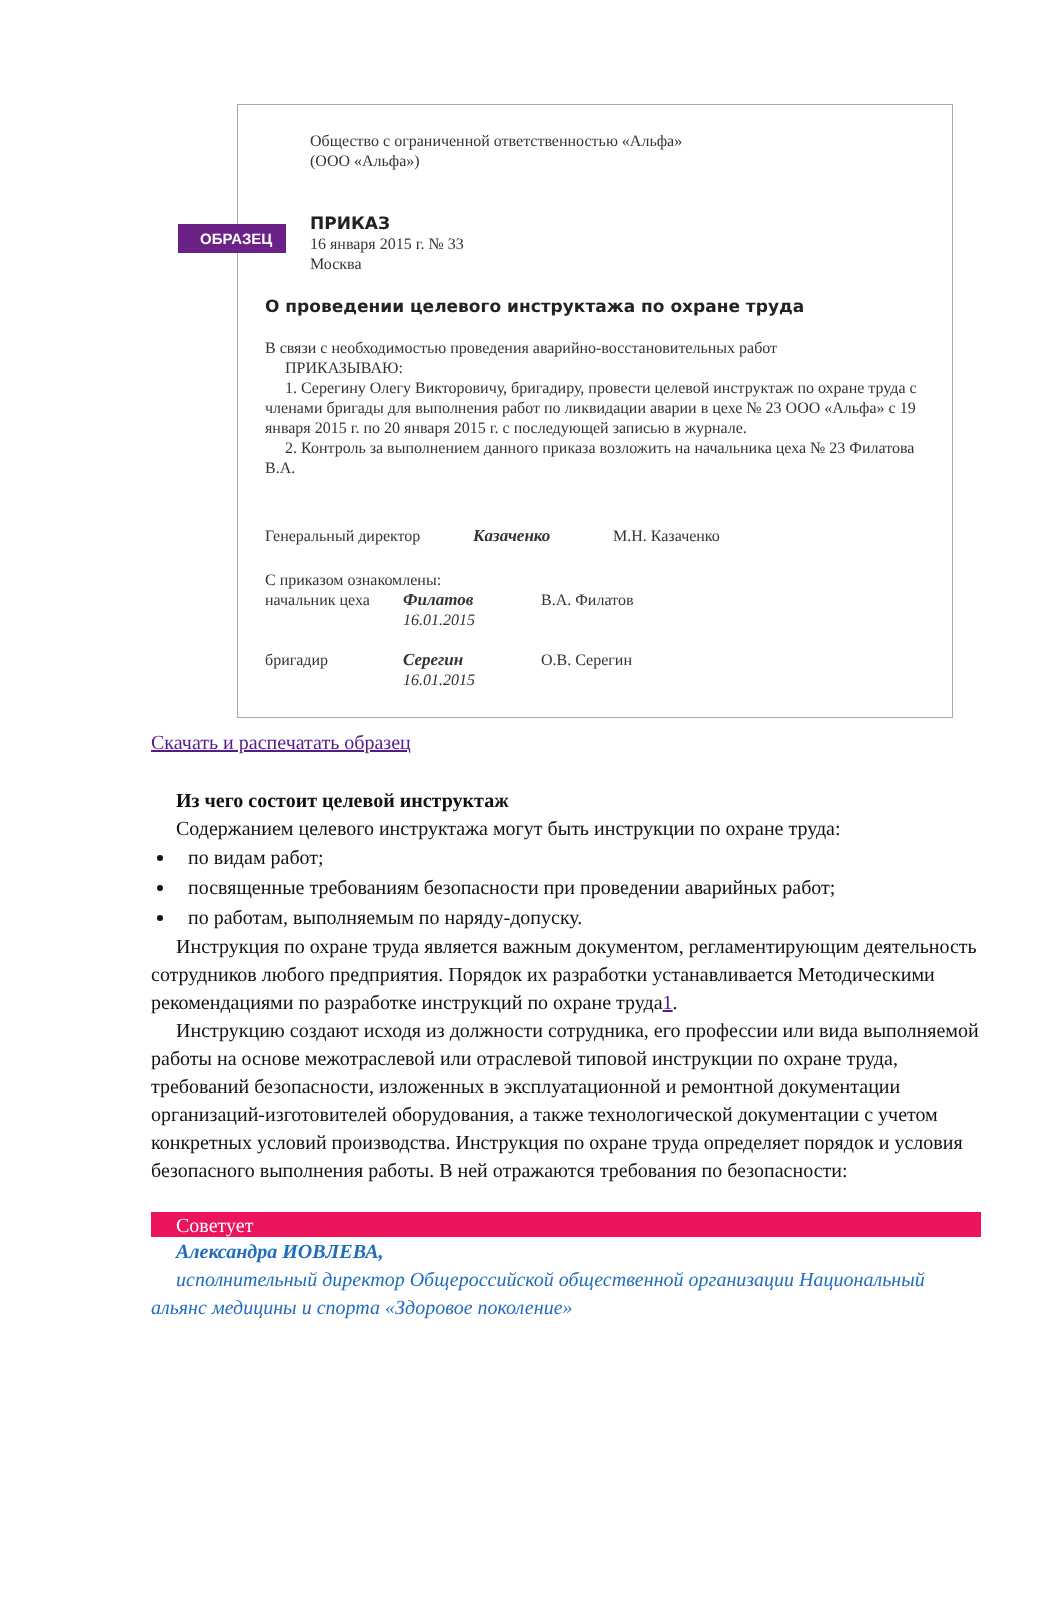ОБРАЗЕЦ
Общество с ограниченной ответственностью «Альфа»
(ООО «Альфа»)
ПРИКАЗ
16 января 2015 г. № 33
Москва
О проведении целевого инструктажа по охране труда
В связи с необходимостью проведения аварийно-восстановительных работ
ПРИКАЗЫВАЮ:
1. Серегину Олегу Викторовичу, бригадиру, провести целевой инструктаж по охране труда с членами бригады для выполнения работ по ликвидации аварии в цехе № 23 ООО «Альфа» с 19 января 2015 г. по 20 января 2015 г. с последующей записью в журнале.
2. Контроль за выполнением данного приказа возложить на начальника цеха № 23 Филатова В.А.
Генеральный директор Казаченко М.Н. Казаченко
С приказом ознакомлены:
начальник цеха Филатов
16.01.2015
В.А. Филатов
бригадир Серегин
16.01.2015
О.В. Серегин
Скачать и распечатать образец
Из чего состоит целевой инструктаж
Содержанием целевого инструктажа могут быть инструкции по охране труда:
по видам работ;
посвященные требованиям безопасности при проведении аварийных работ;
по работам, выполняемым по наряду-допуску.
Инструкция по охране труда является важным документом, регламентирующим деятельность сотрудников любого предприятия. Порядок их разработки устанавливается Методическими рекомендациями по разработке инструкций по охране труда1.
Инструкцию создают исходя из должности сотрудника, его профессии или вида выполняемой работы на основе межотраслевой или отраслевой типовой инструкции по охране труда, требований безопасности, изложенных в эксплуатационной и ремонтной документации организаций-изготовителей оборудования, а также технологической документации с учетом конкретных условий производства. Инструкция по охране труда определяет порядок и условия безопасного выполнения работы. В ней отражаются требования по безопасности:
Советует
Александра ИОВЛЕВА,
исполнительный директор Общероссийской общественной организации Национальный альянс медицины и спорта «Здоровое поколение»